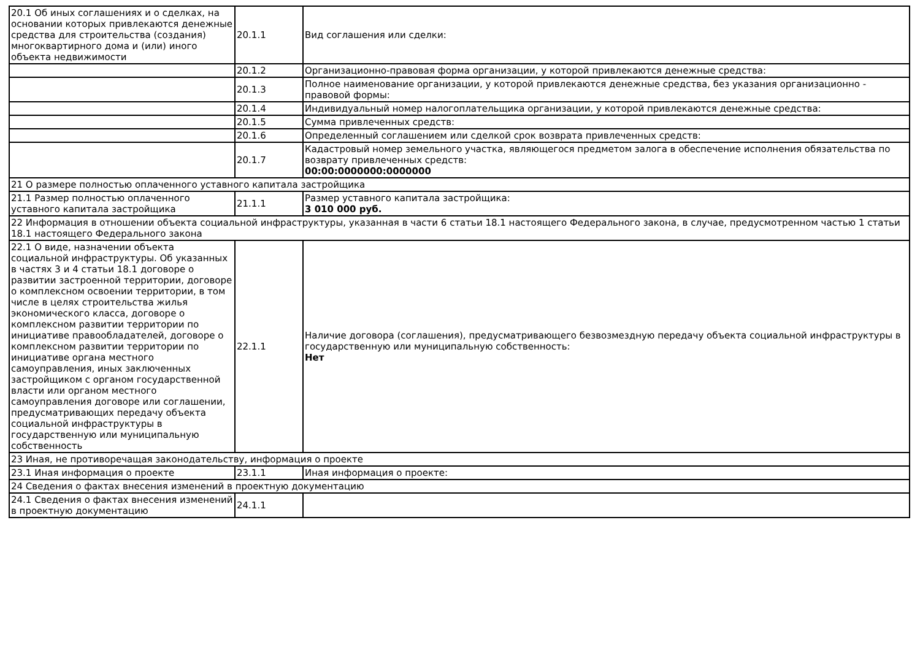| 20.1 Об иных соглашениях и о сделках, на основании которых привлекаются денежные средства для строительства (создания) многоквартирного дома и (или) иного объекта недвижимости | 20.1.1 | Вид соглашения или сделки: |
| | 20.1.2 | Организационно-правовая форма организации, у которой привлекаются денежные средства: |
| | 20.1.3 | Полное наименование организации, у которой привлекаются денежные средства, без указания организационно - правовой формы: |
| | 20.1.4 | Индивидуальный номер налогоплательщика организации, у которой привлекаются денежные средства: |
| | 20.1.5 | Сумма привлеченных средств: |
| | 20.1.6 | Определенный соглашением или сделкой срок возврата привлеченных средств: |
| | 20.1.7 | Кадастровый номер земельного участка, являющегося предметом залога в обеспечение исполнения обязательства по возврату привлеченных средств: 00:00:0000000:0000000 |
| 21 О размере полностью оплаченного уставного капитала застройщика | | |
| 21.1 Размер полностью оплаченного уставного капитала застройщика | 21.1.1 | Размер уставного капитала застройщика: 3 010 000 руб. |
| 22 Информация в отношении объекта социальной инфраструктуры, указанная в части 6 статьи 18.1 настоящего Федерального закона, в случае, предусмотренном частью 1 статьи 18.1 настоящего Федерального закона | | |
| 22.1 О виде, назначении объекта социальной инфраструктуры. Об указанных в частях 3 и 4 статьи 18.1 договоре о развитии застроенной территории, договоре о комплексном освоении территории, в том числе в целях строительства жилья экономического класса, договоре о комплексном развитии территории по инициативе правообладателей, договоре о комплексном развитии территории по инициативе органа местного самоуправления, иных заключенных застройщиком с органом государственной власти или органом местного самоуправления договоре или соглашении, предусматривающих передачу объекта социальной инфраструктуры в государственную или муниципальную собственность | 22.1.1 | Наличие договора (соглашения), предусматривающего безвозмездную передачу объекта социальной инфраструктуры в государственную или муниципальную собственность: Нет |
| 23 Иная, не противоречащая законодательству, информация о проекте | | |
| 23.1 Иная информация о проекте | 23.1.1 | Иная информация о проекте: |
| 24 Сведения о фактах внесения изменений в проектную документацию | | |
| 24.1 Сведения о фактах внесения изменений в проектную документацию | 24.1.1 | |